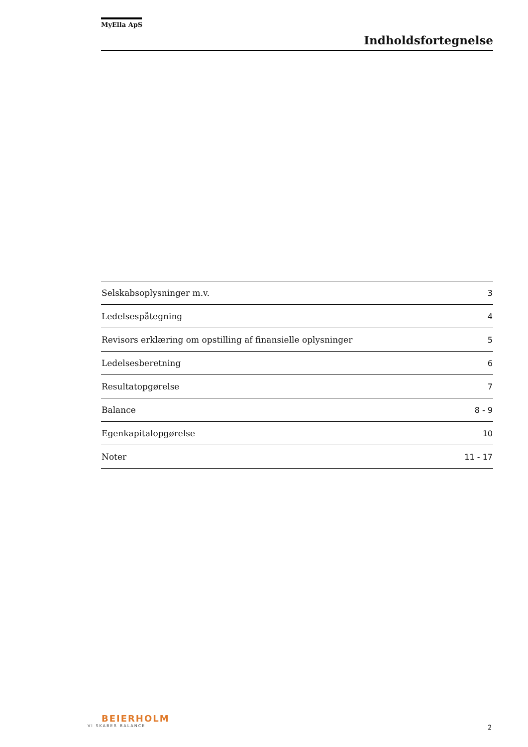MyElla ApS
Indholdsfortegnelse
| Selskabsoplysninger m.v. | 3 |
| Ledelsespåtegning | 4 |
| Revisors erklæring om opstilling af finansielle oplysninger | 5 |
| Ledelsesberetning | 6 |
| Resultatopgørelse | 7 |
| Balance | 8 - 9 |
| Egenkapitalopgørelse | 10 |
| Noter | 11 - 17 |
BEIERHOLM
VI SKABER BALANCE
2